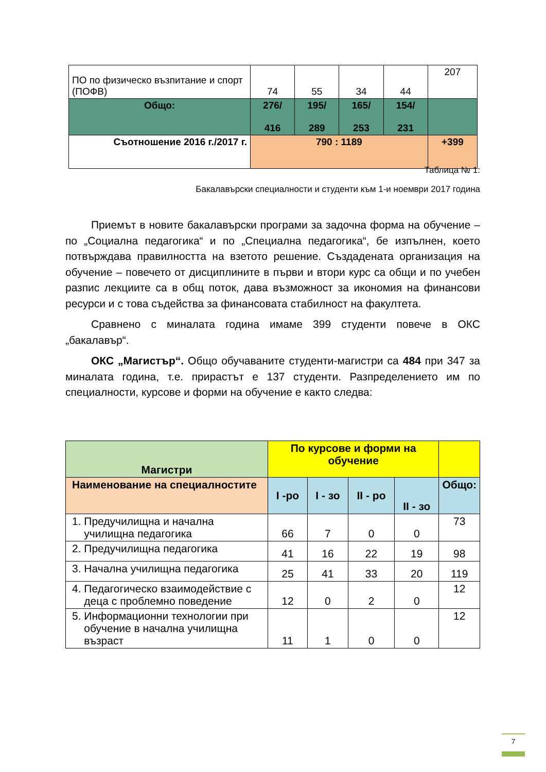| ПО по физическо възпитание и спорт (ПОФВ) | 74 | 55 | 34 | 44 | 207 |
| Общо: | 276/ 416 | 195/ 289 | 165/ 253 | 154/ 231 | |
| Съотношение 2016 г./2017 г. | 790 : 1189 | | | | +399 |
Таблица № 1:
Бакалавърски специалности и студенти към 1-и ноември 2017 година
Приемът в новите бакалавърски програми за задочна форма на обучение – по „Социална педагогика“ и по „Специална педагогика“, бе изпълнен, което потвърждава правилността на взетото решение. Създадената организация на обучение – повечето от дисциплините в първи и втори курс са общи и по учебен разпис лекциите са в общ поток, дава възможност за икономия на финансови ресурси и с това съдейства за финансовата стабилност на факултета.
Сравнено с миналата година имаме 399 студенти повече в ОКС „бакалавър“.
ОКС „Магистър“. Общо обучаваните студенти-магистри са 484 при 347 за миналата година, т.е. прирастът е 137 студенти. Разпределението им по специалности, курсове и форми на обучение е както следва:
| Магистри | По курсове и форми на обучение | | | | |
| Наименование на специалностите | I -ро | I - зо | II - ро | II - зо | Общо: |
| 1. Предучилищна и начална училищна педагогика | 66 | 7 | 0 | 0 | 73 |
| 2. Предучилищна педагогика | 41 | 16 | 22 | 19 | 98 |
| 3. Начална училищна педагогика | 25 | 41 | 33 | 20 | 119 |
| 4. Педагогическо взаимодействие с деца с проблемно поведение | 12 | 0 | 2 | 0 | 12 |
| 5. Информационни технологии при обучение в начална училищна възраст | 11 | 1 | 0 | 0 | 12 |
7